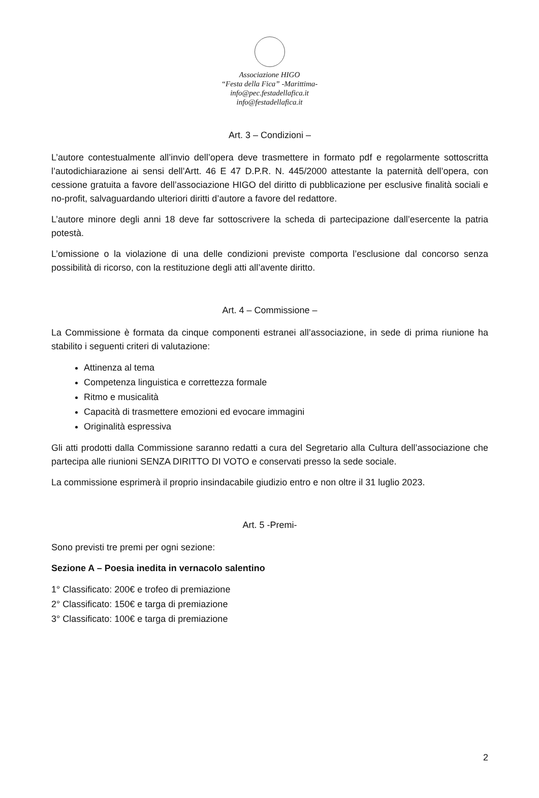Associazione HIGO
“Festa della Fica” -Marittima-
info@pec.festadellafica.it
info@festadellafica.it
Art. 3 – Condizioni –
L’autore contestualmente all’invio dell’opera deve trasmettere in formato pdf e regolarmente sottoscritta l’autodichiarazione ai sensi dell’Artt. 46 E 47 D.P.R. N. 445/2000 attestante la paternità dell’opera, con cessione gratuita a favore dell’associazione HIGO del diritto di pubblicazione per esclusive finalità sociali e no-profit, salvaguardando ulteriori diritti d’autore a favore del redattore.
L’autore minore degli anni 18 deve far sottoscrivere la scheda di partecipazione dall’esercente la patria potestà.
L’omissione o la violazione di una delle condizioni previste comporta l’esclusione dal concorso senza possibilità di ricorso, con la restituzione degli atti all’avente diritto.
Art. 4 – Commissione –
La Commissione è formata da cinque componenti estranei all’associazione, in sede di prima riunione ha stabilito i seguenti criteri di valutazione:
Attinenza al tema
Competenza linguistica e correttezza formale
Ritmo e musicalità
Capacità di trasmettere emozioni ed evocare immagini
Originalità espressiva
Gli atti prodotti dalla Commissione saranno redatti a cura del Segretario alla Cultura dell’associazione che partecipa alle riunioni SENZA DIRITTO DI VOTO e conservati presso la sede sociale.
La commissione esprimerà il proprio insindacabile giudizio entro e non oltre il 31 luglio 2023.
Art. 5 -Premi-
Sono previsti tre premi per ogni sezione:
Sezione A – Poesia inedita in vernacolo salentino
1° Classificato: 200€ e trofeo di premiazione
2° Classificato: 150€ e targa di premiazione
3° Classificato: 100€ e targa di premiazione
2